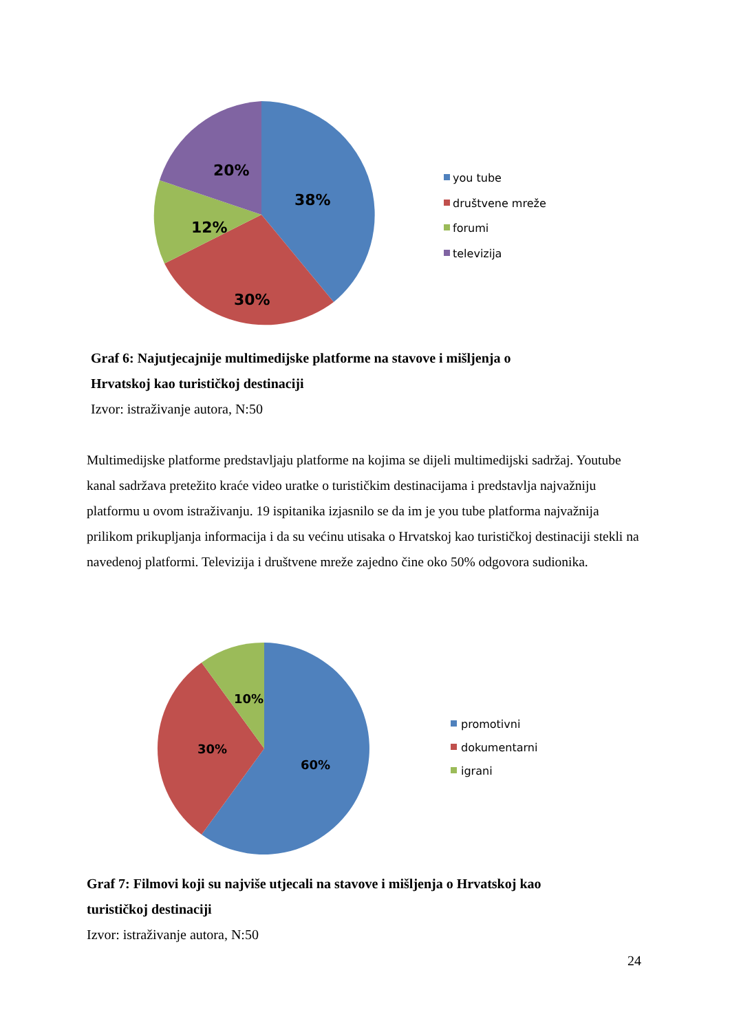38%
30%
12%
20%
you tube
društvene mreže
forumi
televizija
Graf 6: Najutjecajnije multimedijske platforme na stavove i mišljenja o
Hrvatskoj kao turističkoj destinaciji
Izvor: istraživanje autora, N:50
Multimedijske platforme predstavljaju platforme na kojima se dijeli multimedijski sadržaj. Youtube kanal sadržava pretežito kraće video uratke o turističkim destinacijama i predstavlja najvažniju platformu u ovom istraživanju. 19 ispitanika izjasnilo se da im je you tube platforma najvažnija prilikom prikupljanja informacija i da su većinu utisaka o Hrvatskoj kao turističkoj destinaciji stekli na navedenoj platformi. Televizija i društvene mreže zajedno čine oko 50% odgovora sudionika.
60%
30%
10%
promotivni
dokumentarni
igrani
Graf 7: Filmovi koji su najviše utjecali na stavove i mišljenja o Hrvatskoj kao
turističkoj destinaciji
Izvor: istraživanje autora, N:50
24